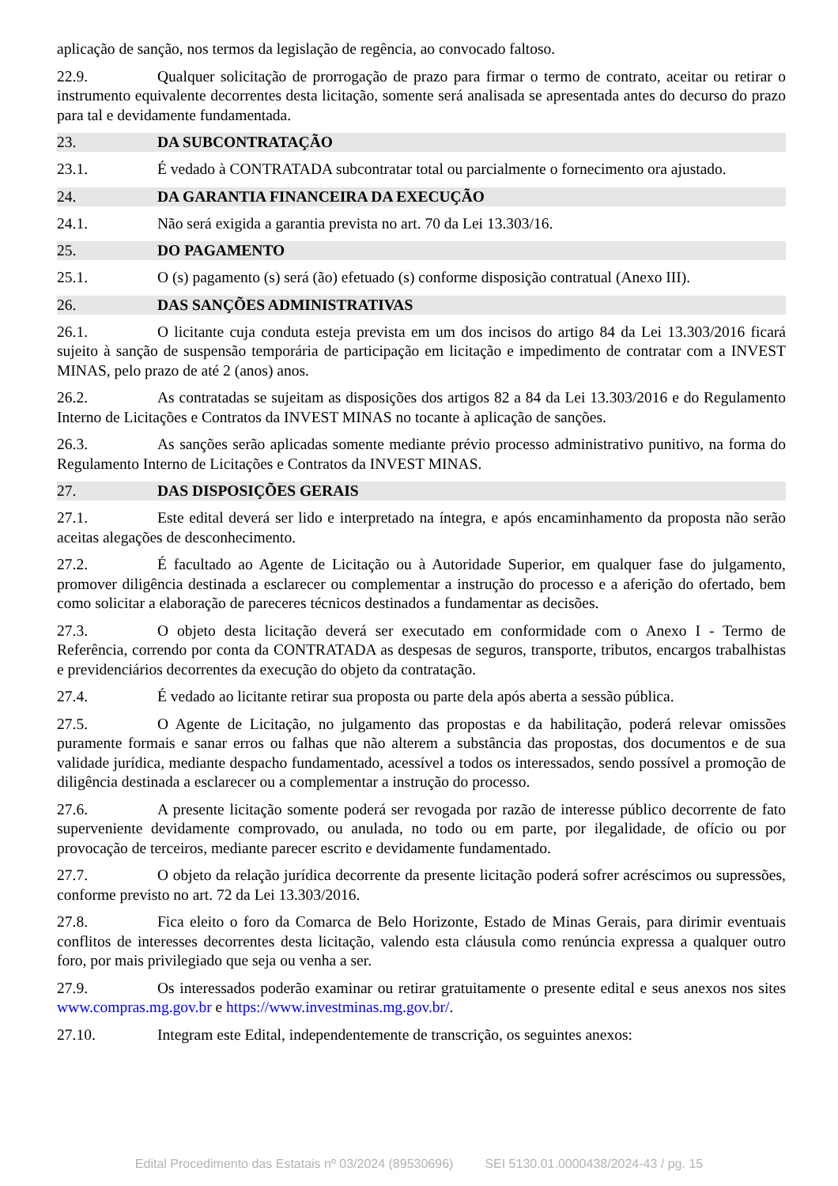aplicação de sanção, nos termos da legislação de regência, ao convocado faltoso.
22.9. Qualquer solicitação de prorrogação de prazo para firmar o termo de contrato, aceitar ou retirar o instrumento equivalente decorrentes desta licitação, somente será analisada se apresentada antes do decurso do prazo para tal e devidamente fundamentada.
23. DA SUBCONTRATAÇÃO
23.1. É vedado à CONTRATADA subcontratar total ou parcialmente o fornecimento ora ajustado.
24. DA GARANTIA FINANCEIRA DA EXECUÇÃO
24.1. Não será exigida a garantia prevista no art. 70 da Lei 13.303/16.
25. DO PAGAMENTO
25.1. O (s) pagamento (s) será (ão) efetuado (s) conforme disposição contratual (Anexo III).
26. DAS SANÇÕES ADMINISTRATIVAS
26.1. O licitante cuja conduta esteja prevista em um dos incisos do artigo 84 da Lei 13.303/2016 ficará sujeito à sanção de suspensão temporária de participação em licitação e impedimento de contratar com a INVEST MINAS, pelo prazo de até 2 (anos) anos.
26.2. As contratadas se sujeitam as disposições dos artigos 82 a 84 da Lei 13.303/2016 e do Regulamento Interno de Licitações e Contratos da INVEST MINAS no tocante à aplicação de sanções.
26.3. As sanções serão aplicadas somente mediante prévio processo administrativo punitivo, na forma do Regulamento Interno de Licitações e Contratos da INVEST MINAS.
27. DAS DISPOSIÇÕES GERAIS
27.1. Este edital deverá ser lido e interpretado na íntegra, e após encaminhamento da proposta não serão aceitas alegações de desconhecimento.
27.2. É facultado ao Agente de Licitação ou à Autoridade Superior, em qualquer fase do julgamento, promover diligência destinada a esclarecer ou complementar a instrução do processo e a aferição do ofertado, bem como solicitar a elaboração de pareceres técnicos destinados a fundamentar as decisões.
27.3. O objeto desta licitação deverá ser executado em conformidade com o Anexo I - Termo de Referência, correndo por conta da CONTRATADA as despesas de seguros, transporte, tributos, encargos trabalhistas e previdenciários decorrentes da execução do objeto da contratação.
27.4. É vedado ao licitante retirar sua proposta ou parte dela após aberta a sessão pública.
27.5. O Agente de Licitação, no julgamento das propostas e da habilitação, poderá relevar omissões puramente formais e sanar erros ou falhas que não alterem a substância das propostas, dos documentos e de sua validade jurídica, mediante despacho fundamentado, acessível a todos os interessados, sendo possível a promoção de diligência destinada a esclarecer ou a complementar a instrução do processo.
27.6. A presente licitação somente poderá ser revogada por razão de interesse público decorrente de fato superveniente devidamente comprovado, ou anulada, no todo ou em parte, por ilegalidade, de ofício ou por provocação de terceiros, mediante parecer escrito e devidamente fundamentado.
27.7. O objeto da relação jurídica decorrente da presente licitação poderá sofrer acréscimos ou supressões, conforme previsto no art. 72 da Lei 13.303/2016.
27.8. Fica eleito o foro da Comarca de Belo Horizonte, Estado de Minas Gerais, para dirimir eventuais conflitos de interesses decorrentes desta licitação, valendo esta cláusula como renúncia expressa a qualquer outro foro, por mais privilegiado que seja ou venha a ser.
27.9. Os interessados poderão examinar ou retirar gratuitamente o presente edital e seus anexos nos sites www.compras.mg.gov.br e https://www.investminas.mg.gov.br/.
27.10. Integram este Edital, independentemente de transcrição, os seguintes anexos:
Edital Procedimento das Estatais nº 03/2024 (89530696) SEI 5130.01.0000438/2024-43 / pg. 15